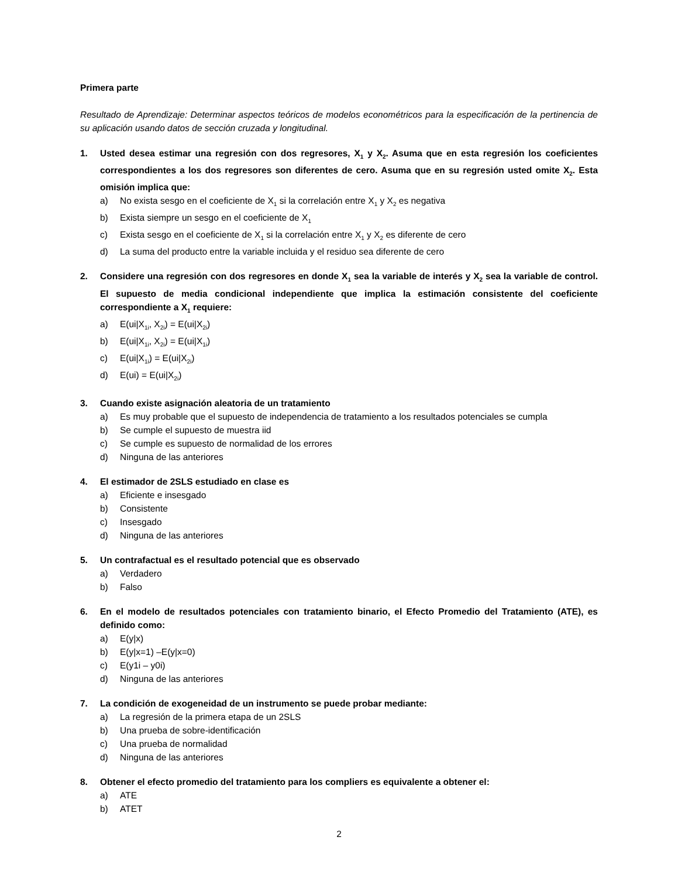Primera parte
Resultado de Aprendizaje: Determinar aspectos teóricos de modelos econométricos para la especificación de la pertinencia de su aplicación usando datos de sección cruzada y longitudinal.
1. Usted desea estimar una regresión con dos regresores, X<sub>1</sub> y X<sub>2</sub>. Asuma que en esta regresión los coeficientes correspondientes a los dos regresores son diferentes de cero. Asuma que en su regresión usted omite X<sub>2</sub>. Esta omisión implica que:
a) No exista sesgo en el coeficiente de X<sub>1</sub> si la correlación entre X<sub>1</sub> y X<sub>2</sub> es negativa
b) Exista siempre un sesgo en el coeficiente de X<sub>1</sub>
c) Exista sesgo en el coeficiente de X<sub>1</sub> si la correlación entre X<sub>1</sub> y X<sub>2</sub> es diferente de cero
d) La suma del producto entre la variable incluida y el residuo sea diferente de cero
2. Considere una regresión con dos regresores en donde X<sub>1</sub> sea la variable de interés y X<sub>2</sub> sea la variable de control. El supuesto de media condicional independiente que implica la estimación consistente del coeficiente correspondiente a X<sub>1</sub> requiere:
a) E(ui|X<sub>1i</sub>, X<sub>2i</sub>) = E(ui|X<sub>2i</sub>)
b) E(ui|X<sub>1i</sub>, X<sub>2i</sub>) = E(ui|X<sub>1i</sub>)
c) E(ui|X<sub>1i</sub>) = E(ui|X<sub>2i</sub>)
d) E(ui) = E(ui|X<sub>2i</sub>)
3. Cuando existe asignación aleatoria de un tratamiento
a) Es muy probable que el supuesto de independencia de tratamiento a los resultados potenciales se cumpla
b) Se cumple el supuesto de muestra iid
c) Se cumple es supuesto de normalidad de los errores
d) Ninguna de las anteriores
4. El estimador de 2SLS estudiado en clase es
a) Eficiente e insesgado
b) Consistente
c) Insesgado
d) Ninguna de las anteriores
5. Un contrafactual es el resultado potencial que es observado
a) Verdadero
b) Falso
6. En el modelo de resultados potenciales con tratamiento binario, el Efecto Promedio del Tratamiento (ATE), es definido como:
a) E(y|x)
b) E(y|x=1) –E(y|x=0)
c) E(y1i – y0i)
d) Ninguna de las anteriores
7. La condición de exogeneidad de un instrumento se puede probar mediante:
a) La regresión de la primera etapa de un 2SLS
b) Una prueba de sobre-identificación
c) Una prueba de normalidad
d) Ninguna de las anteriores
8. Obtener el efecto promedio del tratamiento para los compliers es equivalente a obtener el:
a) ATE
b) ATET
2